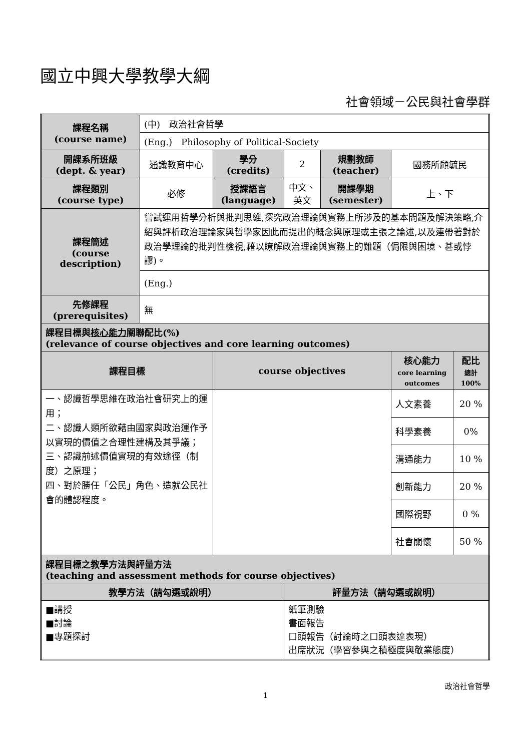國立中興大學教學大綱
社會領域－公民與社會學群
| 課程名稱 (course name) | (中) 政治社會哲學 | | | | | |
| | (Eng.) Philosophy of Political-Society | | | | | |
| 開課系所班級 (dept. & year) | 通識教育中心 | 學分 (credits) | 2 | 規劃教師 (teacher) | 國務所顧毓民 | |
| 課程類別 (course type) | 必修 | 授課語言 (language) | 中文、英文 | 開課學期 (semester) | 上、下 | |
| 課程簡述 (course description) | 嘗試運用哲學分析與批判思維,探究政治理論與實務上所涉及的基本問題及解決策略,介紹與評析政治理論家與哲學家因此而提出的概念與原理或主張之論述,以及連帶著對於政治學理論的批判性檢視,藉以瞭解政治理論與實務上的難題（侷限與困境、甚或悖謬)。 | | | | | |
| | (Eng.) | | | | | |
| 先修課程 (prerequisites) | 無 | | | | | |
| 課程目標與 核心能力 關聯配比(%) (relevance of course objectives and core learning outcomes) | | | | | | |
| 課程目標 | | course objectives | | | 核心能力 core learning outcomes | 配比 總計 100% |
| 一、認識哲學思維在政治社會研究上的運用； 二、認識人類所欲藉由國家與政治運作予以實現的價值之合理性建構及其爭議； 三、認識前述價值實現的有效途徑（制度）之原理； 四、對於勝任「公民」角色、造就公民社會的體認程度。 | | | | | 人文素養 | 20 % |
| | | | | | 科學素養 | 0% |
| | | | | | 溝通能力 | 10 % |
| | | | | | 創新能力 | 20 % |
| | | | | | 國際視野 | 0 % |
| | | | | | 社會關懷 | 50 % |
| 課程目標之教學方法與評量方法 (teaching and assessment methods for course objectives) | | | | | | |
| 教學方法（請勾選或說明） | | | 評量方法（請勾選或說明） | | | |
| ■講授 ■討論 ■專題探討 | | | 紙筆測驗 書面報告 口頭報告（討論時之口頭表達表現） 出席狀況（學習參與之積極度與敬業態度） | | | |
政治社會哲學
1